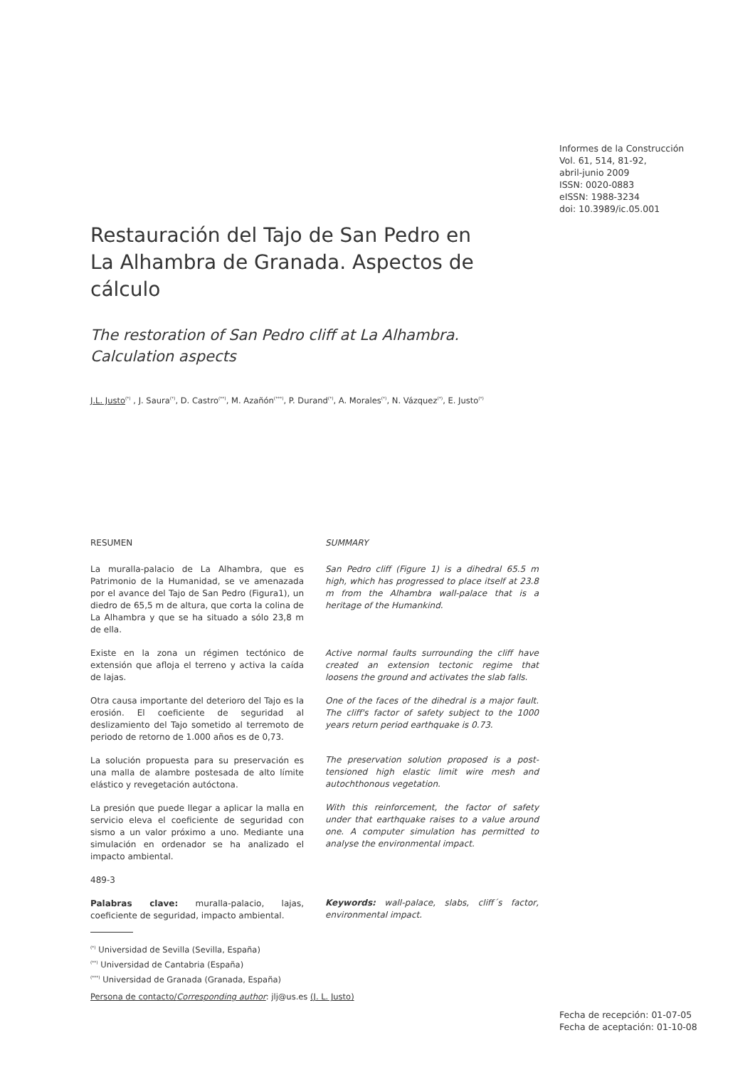Informes de la Construcción
Vol. 61, 514, 81-92,
abril-junio 2009
ISSN: 0020-0883
eISSN: 1988-3234
doi: 10.3989/ic.05.001
Restauración del Tajo de San Pedro en
La Alhambra de Granada. Aspectos de cálculo
The restoration of San Pedro cliff at La Alhambra.
Calculation aspects
J.L. Justo<sup>(*)</sup> , J. Saura<sup>(*)</sup>, D. Castro<sup>(**)</sup>, M. Azañón<sup>(***)</sup>, P. Durand<sup>(*)</sup>, A. Morales<sup>(*)</sup>, N. Vázquez<sup>(*)</sup>, E. Justo<sup>(*)</sup>
RESUMEN
La muralla-palacio de La Alhambra, que es Patrimonio de la Humanidad, se ve amenazada por el avance del Tajo de San Pedro (Figura1), un diedro de 65,5 m de altura, que corta la colina de La Alhambra y que se ha situado a sólo 23,8 m de ella.
Existe en la zona un régimen tectónico de extensión que afloja el terreno y activa la caída de lajas.
Otra causa importante del deterioro del Tajo es la erosión. El coeficiente de seguridad al deslizamiento del Tajo sometido al terremoto de periodo de retorno de 1.000 años es de 0,73.
La solución propuesta para su preservación es una malla de alambre postesada de alto límite elástico y revegetación autóctona.
La presión que puede llegar a aplicar la malla en servicio eleva el coeficiente de seguridad con sismo a un valor próximo a uno. Mediante una simulación en ordenador se ha analizado el impacto ambiental.
489-3
Palabras clave: muralla-palacio, lajas, coeficiente de seguridad, impacto ambiental.
SUMMARY
San Pedro cliff (Figure 1) is a dihedral 65.5 m high, which has progressed to place itself at 23.8 m from the Alhambra wall-palace that is a heritage of the Humankind.
Active normal faults surrounding the cliff have created an extension tectonic regime that loosens the ground and activates the slab falls.
One of the faces of the dihedral is a major fault. The cliff's factor of safety subject to the 1000 years return period earthquake is 0.73.
The preservation solution proposed is a post-tensioned high elastic limit wire mesh and autochthonous vegetation.
With this reinforcement, the factor of safety under that earthquake raises to a value around one. A computer simulation has permitted to analyse the environmental impact.
Keywords: wall-palace, slabs, cliff´s factor, environmental impact.
<sup>(*)</sup> Universidad de Sevilla (Sevilla, España)
<sup>(**)</sup> Universidad de Cantabria (España)
<sup>(***)</sup> Universidad de Granada (Granada, España)
Persona de contacto/Corresponding author: jlj@us.es (J. L. Justo)
Fecha de recepción: 01-07-05
Fecha de aceptación: 01-10-08